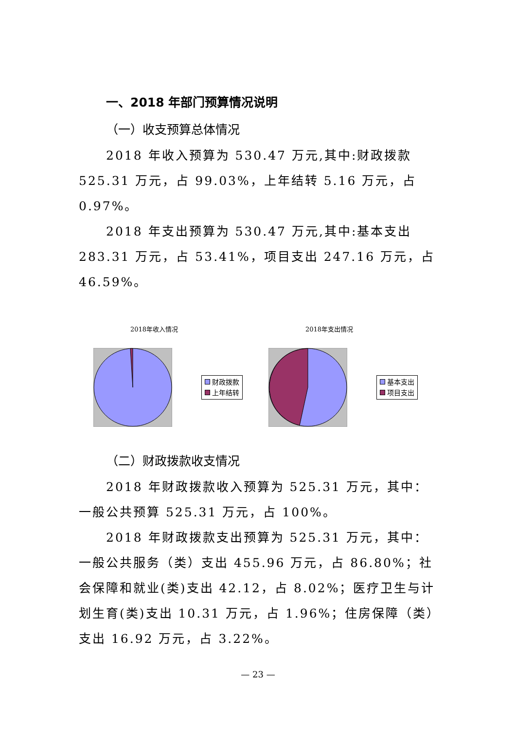一、2018 年部门预算情况说明
（一）收支预算总体情况
2018 年收入预算为 530.47 万元,其中:财政拨款 525.31 万元，占 99.03%，上年结转 5.16 万元，占 0.97%。
2018 年支出预算为 530.47 万元,其中:基本支出 283.31 万元，占 53.41%，项目支出 247.16 万元，占 46.59%。
2018年收入情况
财政拨款
上年结转
2018年支出情况
基本支出
项目支出
（二）财政拨款收支情况
2018 年财政拨款收入预算为 525.31 万元，其中：一般公共预算 525.31 万元，占 100%。
2018 年财政拨款支出预算为 525.31 万元，其中：一般公共服务（类）支出 455.96 万元，占 86.80%；社会保障和就业(类)支出 42.12，占 8.02%；医疗卫生与计划生育(类)支出 10.31 万元，占 1.96%；住房保障（类）支出 16.92 万元，占 3.22%。
— 23 —